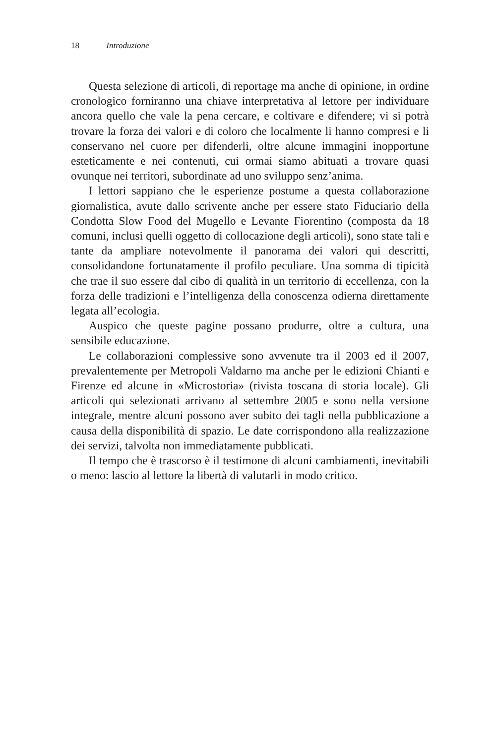18 Introduzione
Questa selezione di articoli, di reportage ma anche di opinione, in ordine cronologico forniranno una chiave interpretativa al lettore per individuare ancora quello che vale la pena cercare, e coltivare e difendere; vi si potrà trovare la forza dei valori e di coloro che localmente li hanno compresi e li conservano nel cuore per difenderli, oltre alcune immagini inopportune esteticamente e nei contenuti, cui ormai siamo abituati a trovare quasi ovunque nei territori, subordinate ad uno sviluppo senz’anima.
I lettori sappiano che le esperienze postume a questa collaborazione giornalistica, avute dallo scrivente anche per essere stato Fiduciario della Condotta Slow Food del Mugello e Levante Fiorentino (composta da 18 comuni, inclusi quelli oggetto di collocazione degli articoli), sono state tali e tante da ampliare notevolmente il panorama dei valori qui descritti, consolidandone fortunatamente il profilo peculiare. Una somma di tipicità che trae il suo essere dal cibo di qualità in un territorio di eccellenza, con la forza delle tradizioni e l’intelligenza della conoscenza odierna direttamente legata all’ecologia.
Auspico che queste pagine possano produrre, oltre a cultura, una sensibile educazione.
Le collaborazioni complessive sono avvenute tra il 2003 ed il 2007, prevalentemente per Metropoli Valdarno ma anche per le edizioni Chianti e Firenze ed alcune in «Microstoria» (rivista toscana di storia locale). Gli articoli qui selezionati arrivano al settembre 2005 e sono nella versione integrale, mentre alcuni possono aver subito dei tagli nella pubblicazione a causa della disponibilità di spazio. Le date corrispondono alla realizzazione dei servizi, talvolta non immediatamente pubblicati.
Il tempo che è trascorso è il testimone di alcuni cambiamenti, inevitabili o meno: lascio al lettore la libertà di valutarli in modo critico.